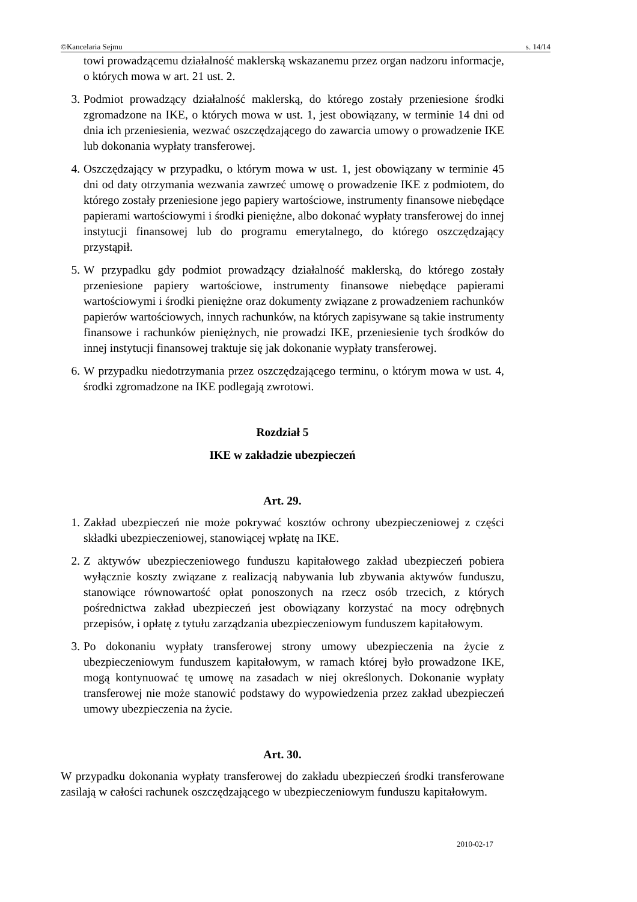©Kancelaria Sejmu s. 14/14
towi prowadzącemu działalność maklerską wskazanemu przez organ nadzoru informacje, o których mowa w art. 21 ust. 2.
3. Podmiot prowadzący działalność maklerską, do którego zostały przeniesione środki zgromadzone na IKE, o których mowa w ust. 1, jest obowiązany, w terminie 14 dni od dnia ich przeniesienia, wezwać oszczędzającego do zawarcia umowy o prowadzenie IKE lub dokonania wypłaty transferowej.
4. Oszczędzający w przypadku, o którym mowa w ust. 1, jest obowiązany w terminie 45 dni od daty otrzymania wezwania zawrzeć umowę o prowadzenie IKE z podmiotem, do którego zostały przeniesione jego papiery wartościowe, instrumenty finansowe niebędące papierami wartościowymi i środki pieniężne, albo dokonać wypłaty transferowej do innej instytucji finansowej lub do programu emerytalnego, do którego oszczędzający przystąpił.
5. W przypadku gdy podmiot prowadzący działalność maklerską, do którego zostały przeniesione papiery wartościowe, instrumenty finansowe niebędące papierami wartościowymi i środki pieniężne oraz dokumenty związane z prowadzeniem rachunków papierów wartościowych, innych rachunków, na których zapisywane są takie instrumenty finansowe i rachunków pieniężnych, nie prowadzi IKE, przeniesienie tych środków do innej instytucji finansowej traktuje się jak dokonanie wypłaty transferowej.
6. W przypadku niedotrzymania przez oszczędzającego terminu, o którym mowa w ust. 4, środki zgromadzone na IKE podlegają zwrotowi.
Rozdział 5
IKE w zakładzie ubezpieczeń
Art. 29.
1. Zakład ubezpieczeń nie może pokrywać kosztów ochrony ubezpieczeniowej z części składki ubezpieczeniowej, stanowiącej wpłatę na IKE.
2. Z aktywów ubezpieczeniowego funduszu kapitałowego zakład ubezpieczeń pobiera wyłącznie koszty związane z realizacją nabywania lub zbywania aktywów funduszu, stanowiące równowartość opłat ponoszonych na rzecz osób trzecich, z których pośrednictwa zakład ubezpieczeń jest obowiązany korzystać na mocy odrębnych przepisów, i opłatę z tytułu zarządzania ubezpieczeniowym funduszem kapitałowym.
3. Po dokonaniu wypłaty transferowej strony umowy ubezpieczenia na życie z ubezpieczeniowym funduszem kapitałowym, w ramach której było prowadzone IKE, mogą kontynuować tę umowę na zasadach w niej określonych. Dokonanie wypłaty transferowej nie może stanowić podstawy do wypowiedzenia przez zakład ubezpieczeń umowy ubezpieczenia na życie.
Art. 30.
W przypadku dokonania wypłaty transferowej do zakładu ubezpieczeń środki transferowane zasilają w całości rachunek oszczędzającego w ubezpieczeniowym funduszu kapitałowym.
2010-02-17